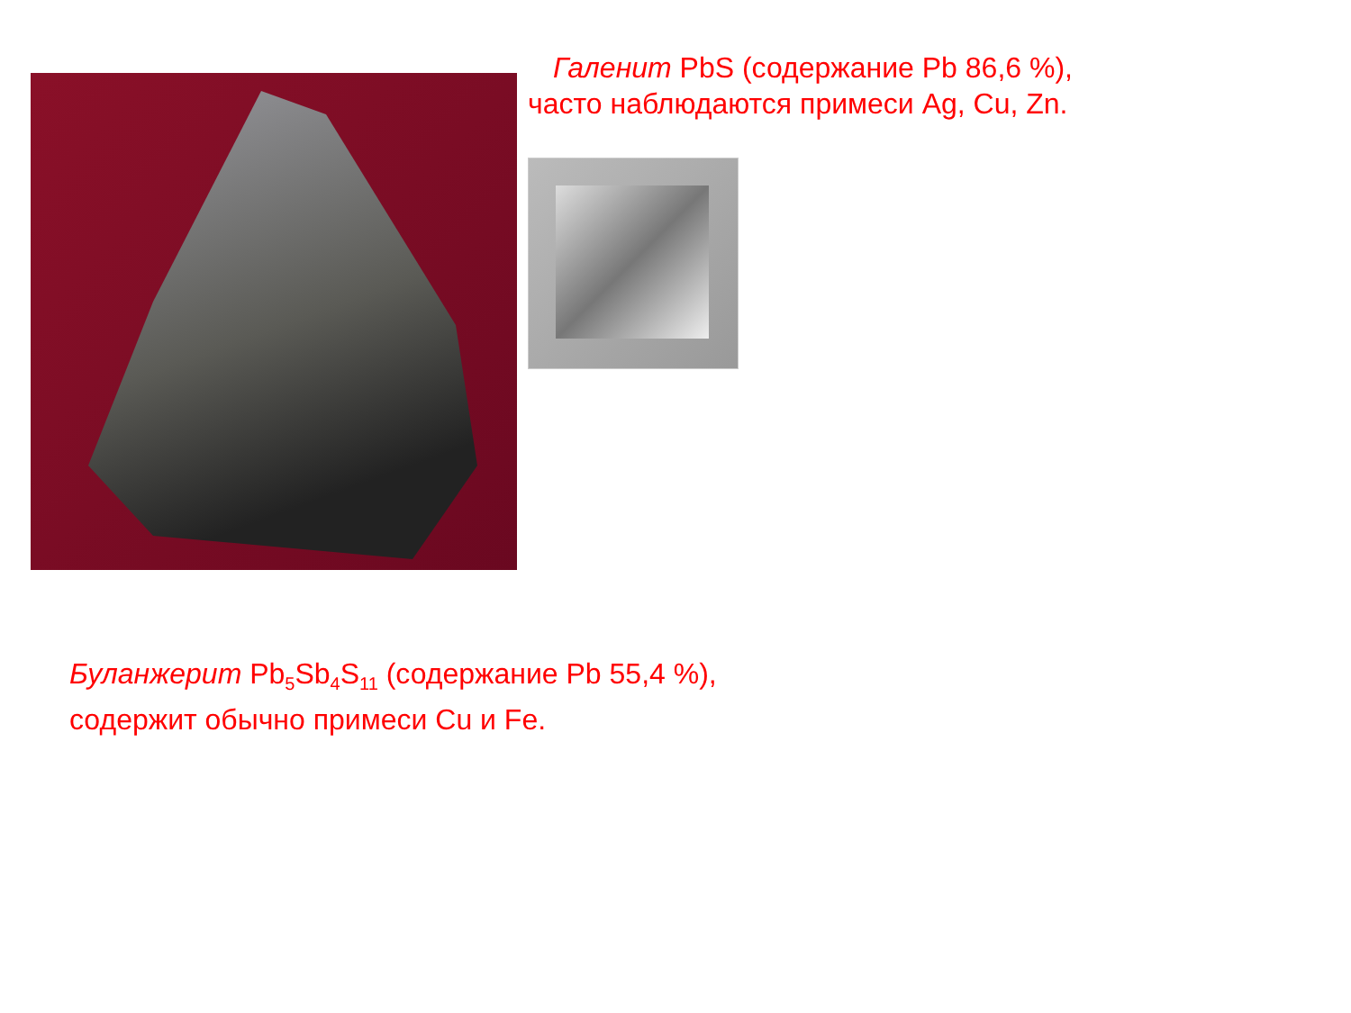Галенит PbS (содержание Pb 86,6 %),
часто наблюдаются примеси Ag, Cu, Zn.
Буланжерит Pb<sub>5</sub>Sb<sub>4</sub>S<sub>11</sub> (содержание Pb 55,4 %),
содержит обычно примеси Cu и Fe.